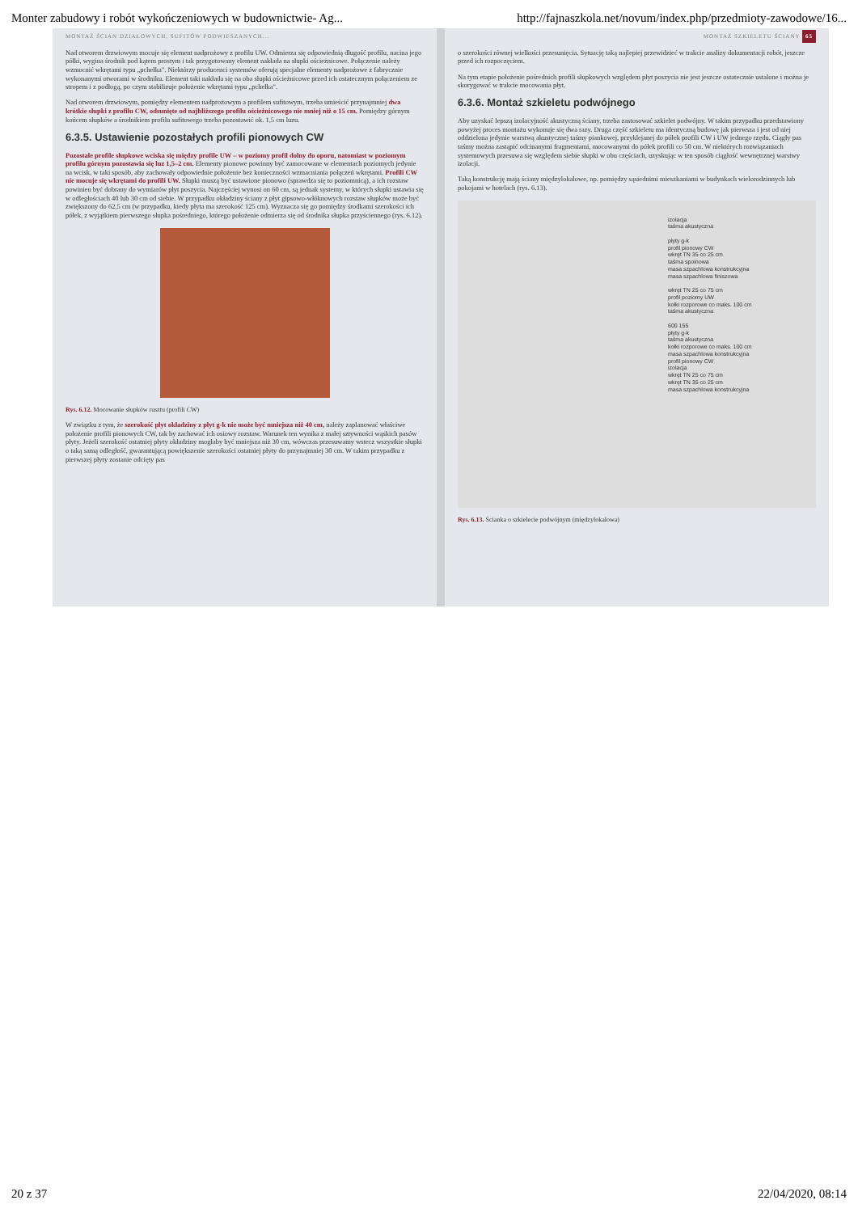Monter zabudowy i robót wykończeniowych w budownictwie- Ag... http://fajnaszkola.net/novum/index.php/przedmioty-zawodowe/16...
MONTAŻ ŚCIAN DZIAŁOWYCH, SUFITÓW PODWIESZANYCH...
Nad otworem drzwiowym mocuje się element nadprożowy z profilu UW. Odmierza się odpowiednią długość profilu, nacina jego półki, wygina środnik pod kątem prostym i tak przygotowany element nakłada na słupki ościeżnicowe. Połączenie należy wzmocnić wkrętami typu „pchełka". Niektórzy producenci systemów oferują specjalne elementy nadprożowe z fabrycznie wykonanymi otworami w środniku. Element taki nakłada się na oba słupki ościeżnicowe przed ich ostatecznym połączeniem ze stropem i z podłogą, po czym stabilizuje położenie wkrętami typu „pchełka".
Nad otworem drzwiowym, pomiędzy elementem nadprożowym a profilem sufitowym, trzeba umieścić przynajmniej dwa krótkie słupki z profilu CW, odsunięte od najbliższego profilu ościeżnicowego nie mniej niż o 15 cm. Pomiędzy górnym końcem słupków a środnikiem profilu sufitowego trzeba pozostawić ok. 1,5 cm luzu.
6.3.5. Ustawienie pozostałych profili pionowych CW
Pozostałe profile słupkowe wciska się między profile UW – w poziomy profil dolny do oporu, natomiast w poziomym profilu górnym pozostawia się luz 1,5–2 cm. Elementy pionowe powinny być zamocowane w elementach poziomych jedynie na wcisk, w taki sposób, aby zachowały odpowiednie położenie bez konieczności wzmacniania połączeń wkrętami. Profili CW nie mocuje się wkrętami do profili UW. Słupki muszą być ustawione pionowo (sprawdza się to poziomnicą), a ich rozstaw powinien być dobrany do wymiarów płyt poszycia. Najczęściej wynosi on 60 cm, są jednak systemy, w których słupki ustawia się w odległościach 40 lub 30 cm od siebie. W przypadku okładziny ściany z płyt gipsowo-włóknowych rozstaw słupków może być zwiększony do 62,5 cm (w przypadku, kiedy płyta ma szerokość 125 cm). Wyznacza się go pomiędzy środkami szerokości ich półek, z wyjątkiem pierwszego słupka pośredniego, którego położenie odmierza się od środnika słupka przyściennego (rys. 6.12).
Rys. 6.12. Mocowanie słupków rusztu (profili CW)
W związku z tym, że szerokość płyt okładziny z płyt g-k nie może być mniejsza niż 40 cm, należy zaplanować właściwe położenie profili pionowych CW, tak by zachować ich osiowy rozstaw. Warunek ten wynika z małej sztywności wąskich pasów płyty. Jeżeli szerokość ostatniej płyty okładziny mogłaby być mniejsza niż 30 cm, wówczas przesuwamy wstecz wszystkie słupki o taką samą odległość, gwarantującą powiększenie szerokości ostatniej płyty do przynajmniej 30 cm. W takim przypadku z pierwszej płyty zostanie odcięty pas
MONTAŻ SZKIELETU ŚCIANY 65
o szerokości równej wielkości przesunięcia. Sytuację taką najlepiej przewidzieć w trakcie analizy dokumentacji robót, jeszcze przed ich rozpoczęciem.
Na tym etapie położenie pośrednich profili słupkowych względem płyt poszycia nie jest jeszcze ostatecznie ustalone i można je skorygować w trakcie mocowania płyt.
6.3.6. Montaż szkieletu podwójnego
Aby uzyskać lepszą izolacyjność akustyczną ściany, trzeba zastosować szkielet podwójny. W takim przypadku przedstawiony powyżej proces montażu wykonuje się dwa razy. Druga część szkieletu ma identyczną budowę jak pierwsza i jest od niej oddzielona jedynie warstwą akustycznej taśmy piankowej, przyklejanej do półek profili CW i UW jednego rzędu. Ciągły pas taśmy można zastąpić odcinanymi fragmentami, mocowanymi do półek profili co 50 cm. W niektórych rozwiązaniach systemowych przesuwa się względem siebie słupki w obu częściach, uzyskując w ten sposób ciągłość wewnętrznej warstwy izolacji.
Taką konstrukcję mają ściany międzylokalowe, np. pomiędzy sąsiednimi mieszkaniami w budynkach wielorodzinnych lub pokojami w hotelach (rys. 6.13).
izolacja
taśma akustyczna
płyty g-k
profil pionowy CW
wkręt TN 35 co 25 cm
taśma spoinowa
masa szpachlowa konstrukcyjna
masa szpachlowa finiszowa
wkręt TN 25 co 75 cm
profil poziomy UW
kołki rozporowe co maks. 100 cm
taśma akustyczna
600 155
płyty g-k
taśma akustyczna
kołki rozporowe co maks. 100 cm
masa szpachlowa konstrukcyjna
profil pionowy CW
izolacja
wkręt TN 25 co 75 cm
wkręt TN 35 co 25 cm
masa szpachlowa konstrukcyjna
Rys. 6.13. Ścianka o szkielecie podwójnym (międzylokalowa)
20 z 37 22/04/2020, 08:14